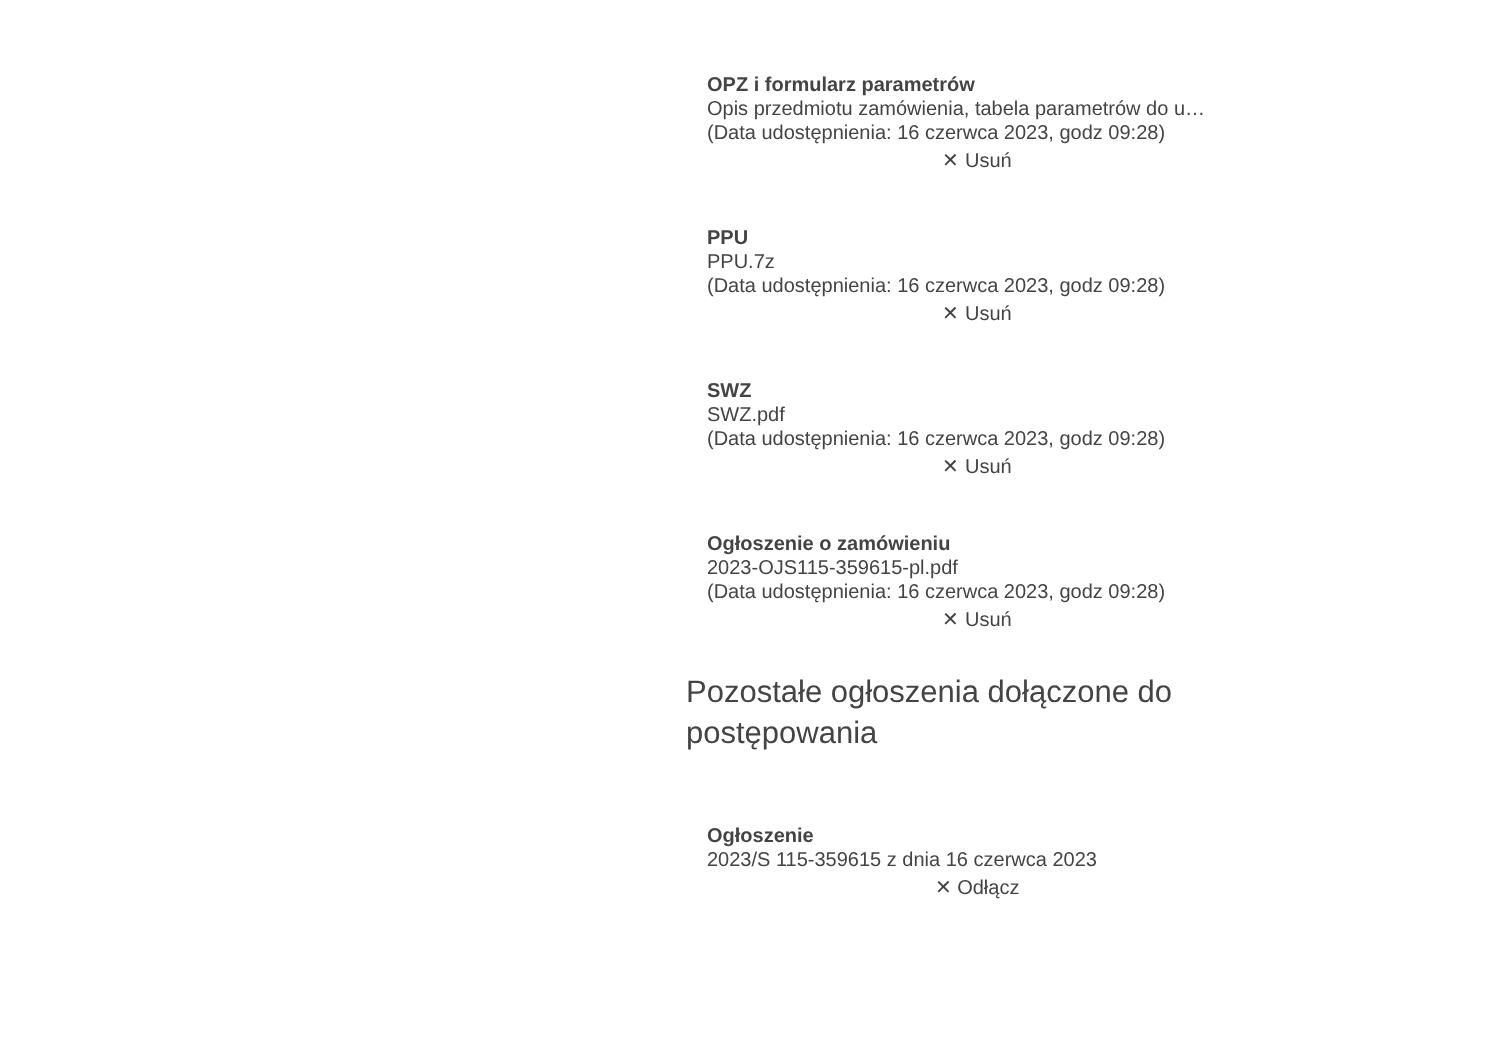OPZ i formularz parametrów
Opis przedmiotu zamówienia, tabela parametrów do u…
(Data udostępnienia: 16 czerwca 2023, godz 09:28)
✕ Usuń
PPU
PPU.7z
(Data udostępnienia: 16 czerwca 2023, godz 09:28)
✕ Usuń
SWZ
SWZ.pdf
(Data udostępnienia: 16 czerwca 2023, godz 09:28)
✕ Usuń
Ogłoszenie o zamówieniu
2023-OJS115-359615-pl.pdf
(Data udostępnienia: 16 czerwca 2023, godz 09:28)
✕ Usuń
Pozostałe ogłoszenia dołączone do postępowania
Ogłoszenie
2023/S 115-359615 z dnia 16 czerwca 2023
✕ Odłącz